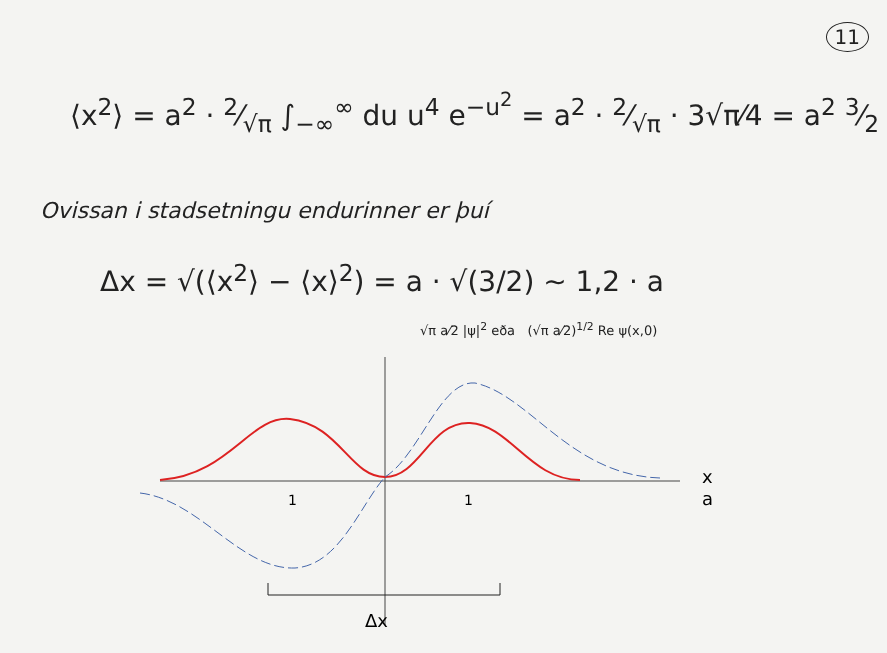11
⟨x<sup>2</sup>⟩ = a<sup>2</sup> · 2⁄√π ∫<sub>−∞</sub><sup>∞</sup> du u<sup>4</sup> e<sup>−u<sup>2</sup></sup> = a<sup>2</sup> · 2⁄√π · 3√π⁄4 = a<sup>2</sup> 3⁄2
Ovissan i stadsetningu endurinner er þuí
Δx = √(⟨x<sup>2</sup>⟩ − ⟨x⟩<sup>2</sup>) = a · √(3/2) ~ 1,2 · a
√π a⁄2 |ψ|<sup>2</sup> eða (√π a⁄2)<sup>1/2</sup> Re ψ(x,0)
1
1
x
a
Δx